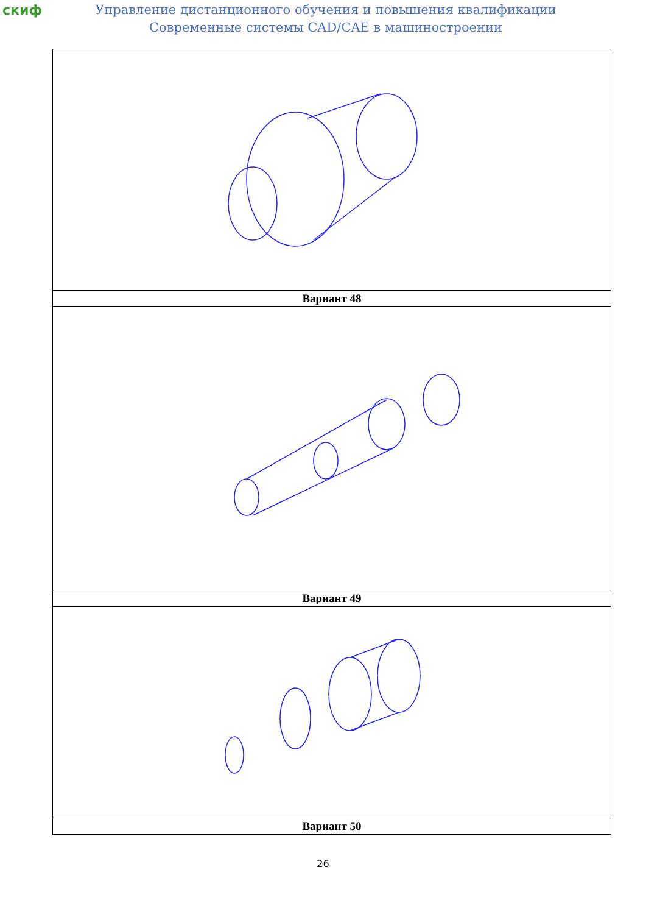скиф
Управление дистанционного обучения и повышения квалификации
Современные системы CAD/CAE в машиностроении
| Вариант 48 |
| Вариант 49 |
| Вариант 50 |
26